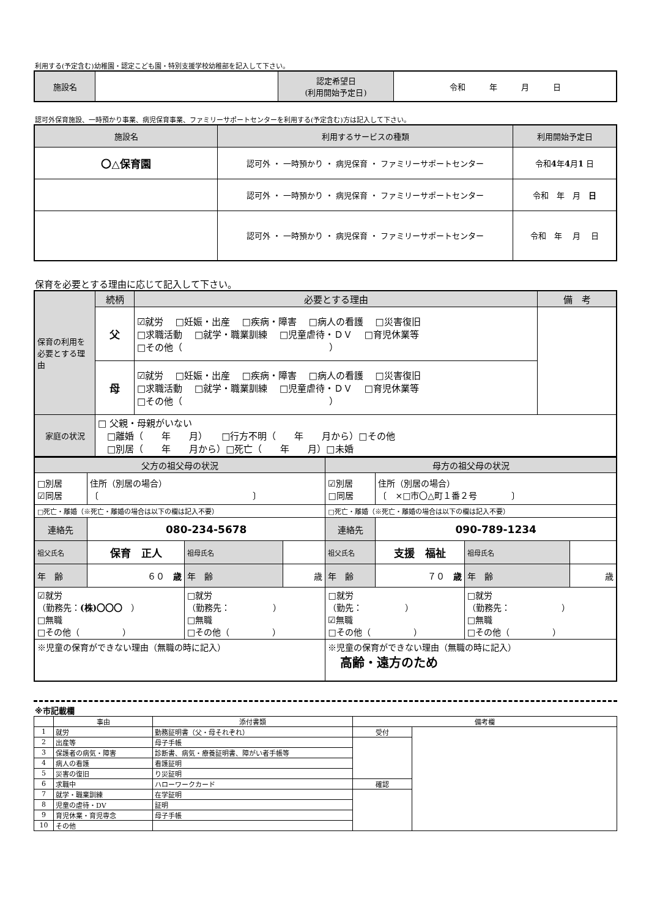利用する(予定含む)幼稚園・認定こども園・特別支援学校幼稚部を記入して下さい。
| 施設名 | | 認定希望日 (利用開始予定日) | 令和 年 月 日 |
認可外保育施設、一時預かり事業、病児保育事業、ファミリーサポートセンターを利用する(予定含む)方は記入して下さい。
| 施設名 | 利用するサービスの種類 | 利用開始予定日 |
| 〇△保育園 | 認可外 ・ 一時預かり ・ 病児保育 ・ ファミリーサポートセンター | 令和 4 年 4 月 1 日 |
| | 認可外 ・ 一時預かり ・ 病児保育 ・ ファミリーサポートセンター | 令和 年 月 日 |
| | 認可外 ・ 一時預かり ・ 病児保育 ・ ファミリーサポートセンター | 令和 年 月 日 |
保育を必要とする理由に応じて記入して下さい。
| 保育の利用を必要とする理由 | 続柄 | 必要とする理由 | 備 考 |
| | 父 | ☑就労 □妊娠・出産 □疾病・障害 □病人の看護 □災害復旧 □求職活動 □就学・職業訓練 □児童虐待・ＤＶ □育児休業等 □その他（ ） | |
| | 母 | ☑就労 □妊娠・出産 □疾病・障害 □病人の看護 □災害復旧 □求職活動 □就学・職業訓練 □児童虐待・ＤＶ □育児休業等 □その他（ ） | |
| 家庭の状況 | □ 父親・母親がいない □離婚（ 年 月） □行方不明（ 年 月から）□その他 □別居（ 年 月から）□死亡（ 年 月）□未婚 | | |
| 父方の祖父母の状況 | | | | 母方の祖父母の状況 | | | |
| □別居 ☑同居 | 住所（別居の場合） 〔 〕 | | | ☑別居 □同居 | 住所（別居の場合） 〔 ×□市〇△町１番２号 〕 | | |
| □死亡・離婚（※死亡・離婚の場合は以下の欄は記入不要） | | | | □死亡・離婚（※死亡・離婚の場合は以下の欄は記入不要） | | | |
| 連絡先 | 080-234-5678 | | | 連絡先 | 090-789-1234 | | |
| 祖父氏名 | 保育 正人 | 祖母氏名 | | 祖父氏名 | 支援 福祉 | 祖母氏名 | |
| 年 齢 | ６０ 歳 | 年 齢 | 歳 | 年 齢 | ７０ 歳 | 年 齢 | 歳 |
| ☑就労 （勤務先： (株)〇〇〇 ） □無職 □その他（ ） | | □就労 （勤務先： ） □無職 □その他（ ） | | □就労 （勤先： ） ☑無職 □その他（ ） | | □就労 （勤務先： ） □無職 □その他（ ） | |
| ※児童の保育ができない理由（無職の時に記入） | | | | ※児童の保育ができない理由（無職の時に記入） 高齢・遠方のため | | | |
※市記載欄
| | 事由 | 添付書類 | 備考欄 | |
| 1 | 就労 | 勤務証明書（父・母それぞれ） | 受付 | |
| 2 | 出産等 | 母子手帳 | | |
| 3 | 保護者の病気・障害 | 診断書、病気・療養証明書、障がい者手帳等 | | |
| 4 | 病人の看護 | 看護証明 | | |
| 5 | 災害の復旧 | り災証明 | | |
| 6 | 求職中 | ハローワークカード | 確認 | |
| 7 | 就学・職業訓練 | 在学証明 | | |
| 8 | 児童の虐待・DV | 証明 | | |
| 9 | 育児休業・育児専念 | 母子手帳 | | |
| 10 | その他 | | | |